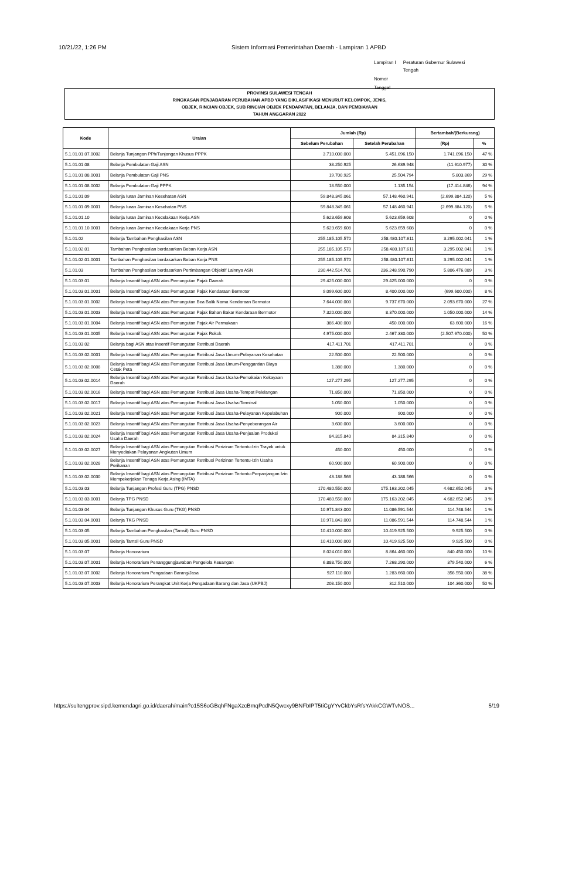10/21/22, 1:26 PM Sistem Informasi Pemerintahan Daerah - Lampiran 1 APBD
| Lampiran I | Peraturan Gubernur Sulawesi Tengah |
| Nomor | |
| Tanggal | |
PROVINSI SULAWESI TENGAH
RINGKASAN PENJABARAN PERUBAHAN APBD YANG DIKLASIFIKASI MENURUT KELOMPOK, JENIS,
OBJEK, RINCIAN OBJEK, SUB RINCIAN OBJEK PENDAPATAN, BELANJA, DAN PEMBIAYAAN
TAHUN ANGGARAN 2022
| Kode | Uraian | Jumlah (Rp) | | Bertambah/(Berkurang) | |
| --- | --- | --- | --- | --- | --- |
| | | Sebelum Perubahan | Setelah Perubahan | (Rp) | % |
| 5.1.01.01.07.0002 | Belanja Tunjangan PPh/Tunjangan Khusus PPPK | 3.710.000.000 | 5.451.096.150 | 1.741.096.150 | 47 % |
| 5.1.01.01.08 | Belanja Pembulatan Gaji ASN | 38.250.925 | 26.639.948 | (11.610.977) | 30 % |
| 5.1.01.01.08.0001 | Belanja Pembulatan Gaji PNS | 19.700.925 | 25.504.794 | 5.803.869 | 29 % |
| 5.1.01.01.08.0002 | Belanja Pembulatan Gaji PPPK | 18.550.000 | 1.135.154 | (17.414.846) | 94 % |
| 5.1.01.01.09 | Belanja Iuran Jaminan Kesehatan ASN | 59.848.345.061 | 57.148.460.941 | (2.699.884.120) | 5 % |
| 5.1.01.01.09.0001 | Belanja Iuran Jaminan Kesehatan PNS | 59.848.345.061 | 57.148.460.941 | (2.699.884.120) | 5 % |
| 5.1.01.01.10 | Belanja Iuran Jaminan Kecelakaan Kerja ASN | 5.623.659.608 | 5.623.659.608 | 0 | 0 % |
| 5.1.01.01.10.0001 | Belanja Iuran Jaminan Kecelakaan Kerja PNS | 5.623.659.608 | 5.623.659.608 | 0 | 0 % |
| 5.1.01.02 | Belanja Tambahan Penghasilan ASN | 255.185.105.570 | 258.480.107.611 | 3.295.002.041 | 1 % |
| 5.1.01.02.01 | Tambahan Penghasilan berdasarkan Beban Kerja ASN | 255.185.105.570 | 258.480.107.611 | 3.295.002.041 | 1 % |
| 5.1.01.02.01.0001 | Tambahan Penghasilan berdasarkan Beban Kerja PNS | 255.185.105.570 | 258.480.107.611 | 3.295.002.041 | 1 % |
| 5.1.01.03 | Tambahan Penghasilan berdasarkan Pertimbangan Objektif Lainnya ASN | 230.442.514.701 | 236.248.990.790 | 5.806.476.089 | 3 % |
| 5.1.01.03.01 | Belanja Insentif bagi ASN atas Pemungutan Pajak Daerah | 29.425.000.000 | 29.425.000.000 | 0 | 0 % |
| 5.1.01.03.01.0001 | Belanja Insentif bagi ASN atas Pemungutan Pajak Kendaraan Bermotor | 9.099.600.000 | 8.400.000.000 | (699.600.000) | 8 % |
| 5.1.01.03.01.0002 | Belanja Insentif bagi ASN atas Pemungutan Bea Balik Nama Kendaraan Bermotor | 7.644.000.000 | 9.737.670.000 | 2.093.670.000 | 27 % |
| 5.1.01.03.01.0003 | Belanja Insentif bagi ASN atas Pemungutan Pajak Bahan Bakar Kendaraan Bermotor | 7.320.000.000 | 8.370.000.000 | 1.050.000.000 | 14 % |
| 5.1.01.03.01.0004 | Belanja Insentif bagi ASN atas Pemungutan Pajak Air Permukaan | 386.400.000 | 450.000.000 | 63.600.000 | 16 % |
| 5.1.01.03.01.0005 | Belanja Insentif bagi ASN atas Pemungutan Pajak Rokok | 4.975.000.000 | 2.467.330.000 | (2.507.670.000) | 50 % |
| 5.1.01.03.02 | Belanja bagi ASN atas Insentif Pemungutan Retribusi Daerah | 417.411.701 | 417.411.701 | 0 | 0 % |
| 5.1.01.03.02.0001 | Belanja Insentif bagi ASN atas Pemungutan Retribusi Jasa Umum-Pelayanan Kesehatan | 22.500.000 | 22.500.000 | 0 | 0 % |
| 5.1.01.03.02.0008 | Belanja Insentif bagi ASN atas Pemungutan Retribusi Jasa Umum-Penggantian Biaya Cetak Peta | 1.380.000 | 1.380.000 | 0 | 0 % |
| 5.1.01.03.02.0014 | Belanja Insentif bagi ASN atas Pemungutan Retribusi Jasa Usaha-Pemakaian Kekayaan Daerah | 127.277.295 | 127.277.295 | 0 | 0 % |
| 5.1.01.03.02.0016 | Belanja Insentif bagi ASN atas Pemungutan Retribusi Jasa Usaha-Tempat Pelelangan | 71.850.000 | 71.850.000 | 0 | 0 % |
| 5.1.01.03.02.0017 | Belanja Insentif bagi ASN atas Pemungutan Retribusi Jasa Usaha-Terminal | 1.050.000 | 1.050.000 | 0 | 0 % |
| 5.1.01.03.02.0021 | Belanja Insentif bagi ASN atas Pemungutan Retribusi Jasa Usaha-Pelayanan Kepelabuhan | 900.000 | 900.000 | 0 | 0 % |
| 5.1.01.03.02.0023 | Belanja Insentif bagi ASN atas Pemungutan Retribusi Jasa Usaha-Penyeberangan Air | 3.600.000 | 3.600.000 | 0 | 0 % |
| 5.1.01.03.02.0024 | Belanja Insentif bagi ASN atas Pemungutan Retribusi Jasa Usaha-Penjualan Produksi Usaha Daerah | 84.315.840 | 84.315.840 | 0 | 0 % |
| 5.1.01.03.02.0027 | Belanja Insentif bagi ASN atas Pemungutan Retribusi Perizinan Tertentu-Izin Trayek untuk Menyediakan Pelayanan Angkutan Umum | 450.000 | 450.000 | 0 | 0 % |
| 5.1.01.03.02.0028 | Belanja Insentif bagi ASN atas Pemungutan Retribusi Perizinan Tertentu-Izin Usaha Perikanan | 60.900.000 | 60.900.000 | 0 | 0 % |
| 5.1.01.03.02.0030 | Belanja Insentif bagi ASN atas Pemungutan Retribusi Perizinan Tertentu-Perpanjangan Izin Mempekerjakan Tenaga Kerja Asing (IMTA) | 43.188.566 | 43.188.566 | 0 | 0 % |
| 5.1.01.03.03 | Belanja Tunjangan Profesi Guru (TPG) PNSD | 170.480.550.000 | 175.163.202.045 | 4.682.652.045 | 3 % |
| 5.1.01.03.03.0001 | Belanja TPG PNSD | 170.480.550.000 | 175.163.202.045 | 4.682.652.045 | 3 % |
| 5.1.01.03.04 | Belanja Tunjangan Khusus Guru (TKG) PNSD | 10.971.843.000 | 11.086.591.544 | 114.748.544 | 1 % |
| 5.1.01.03.04.0001 | Belanja TKG PNSD | 10.971.843.000 | 11.086.591.544 | 114.748.544 | 1 % |
| 5.1.01.03.05 | Belanja Tambahan Penghasilan (Tamsil) Guru PNSD | 10.410.000.000 | 10.419.925.500 | 9.925.500 | 0 % |
| 5.1.01.03.05.0001 | Belanja Tamsil Guru PNSD | 10.410.000.000 | 10.419.925.500 | 9.925.500 | 0 % |
| 5.1.01.03.07 | Belanja Honorarium | 8.024.010.000 | 8.864.460.000 | 840.450.000 | 10 % |
| 5.1.01.03.07.0001 | Belanja Honorarium Penanggungjawaban Pengelola Keuangan | 6.888.750.000 | 7.268.290.000 | 379.540.000 | 6 % |
| 5.1.01.03.07.0002 | Belanja Honorarium Pengadaan Barang/Jasa | 927.110.000 | 1.283.660.000 | 356.550.000 | 38 % |
| 5.1.01.03.07.0003 | Belanja Honorarium Perangkat Unit Kerja Pengadaan Barang dan Jasa (UKPBJ) | 208.150.000 | 312.510.000 | 104.360.000 | 50 % |
https://sultengprov.sipd.kemendagri.go.id/daerah/main?o15S6oGBqhFNgaXzcBmqPcdN5Qwcxy9BNFbIPT5tiCgYYvCkbYsRfsYAkkCGWTvNOS... 5/19